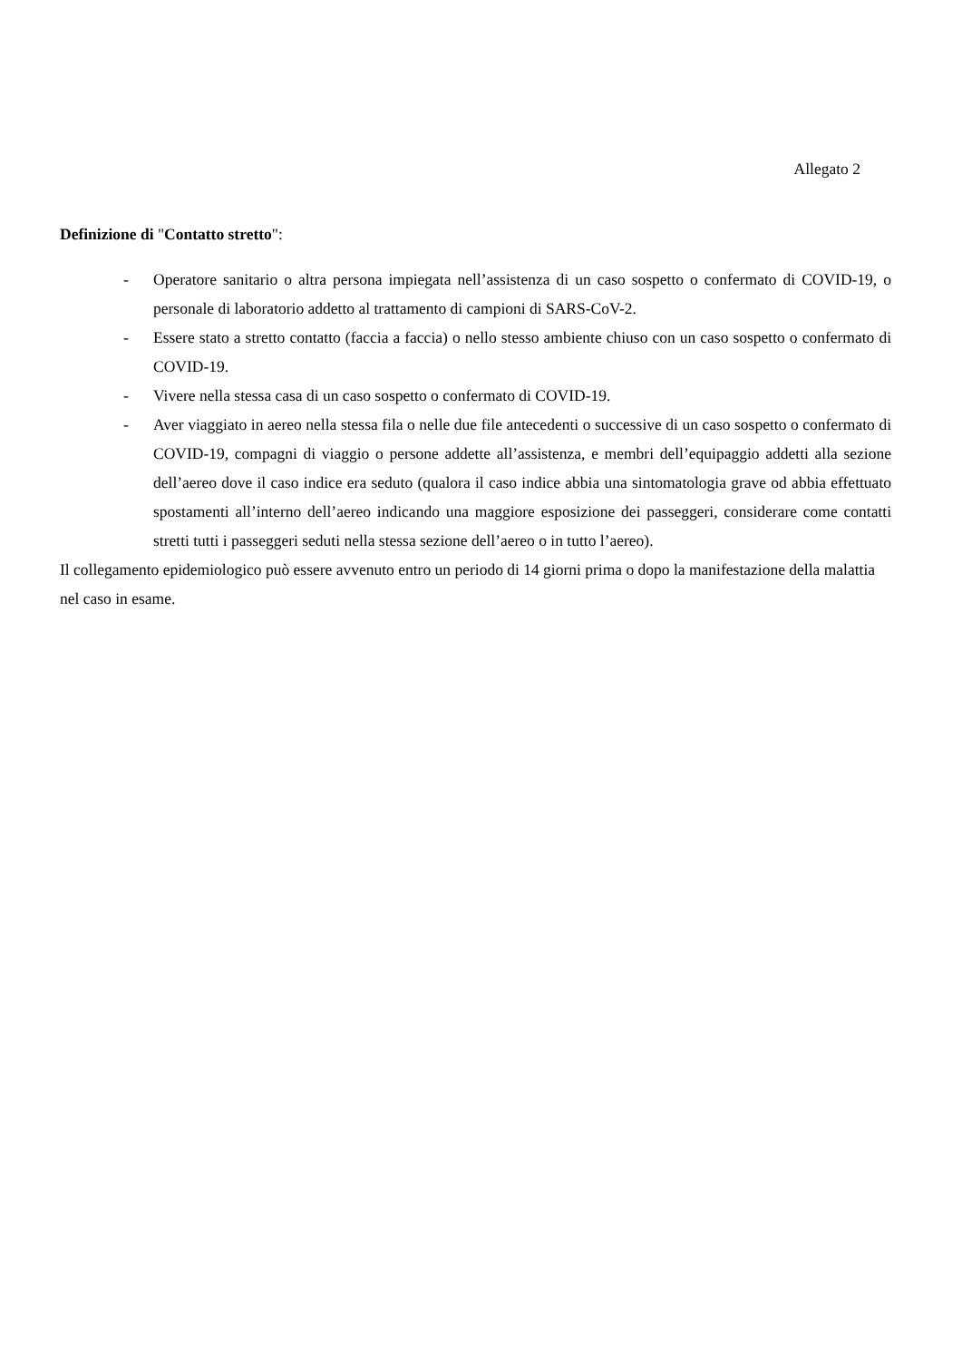Allegato 2
Definizione di "Contatto stretto":
- Operatore sanitario o altra persona impiegata nell’assistenza di un caso sospetto o confermato di COVID-19, o personale di laboratorio addetto al trattamento di campioni di SARS-CoV-2.
- Essere stato a stretto contatto (faccia a faccia) o nello stesso ambiente chiuso con un caso sospetto o confermato di COVID-19.
- Vivere nella stessa casa di un caso sospetto o confermato di COVID-19.
- Aver viaggiato in aereo nella stessa fila o nelle due file antecedenti o successive di un caso sospetto o confermato di COVID-19, compagni di viaggio o persone addette all’assistenza, e membri dell’equipaggio addetti alla sezione dell’aereo dove il caso indice era seduto (qualora il caso indice abbia una sintomatologia grave od abbia effettuato spostamenti all’interno dell’aereo indicando una maggiore esposizione dei passeggeri, considerare come contatti stretti tutti i passeggeri seduti nella stessa sezione dell’aereo o in tutto l’aereo).
Il collegamento epidemiologico può essere avvenuto entro un periodo di 14 giorni prima o dopo la manifestazione della malattia nel caso in esame.